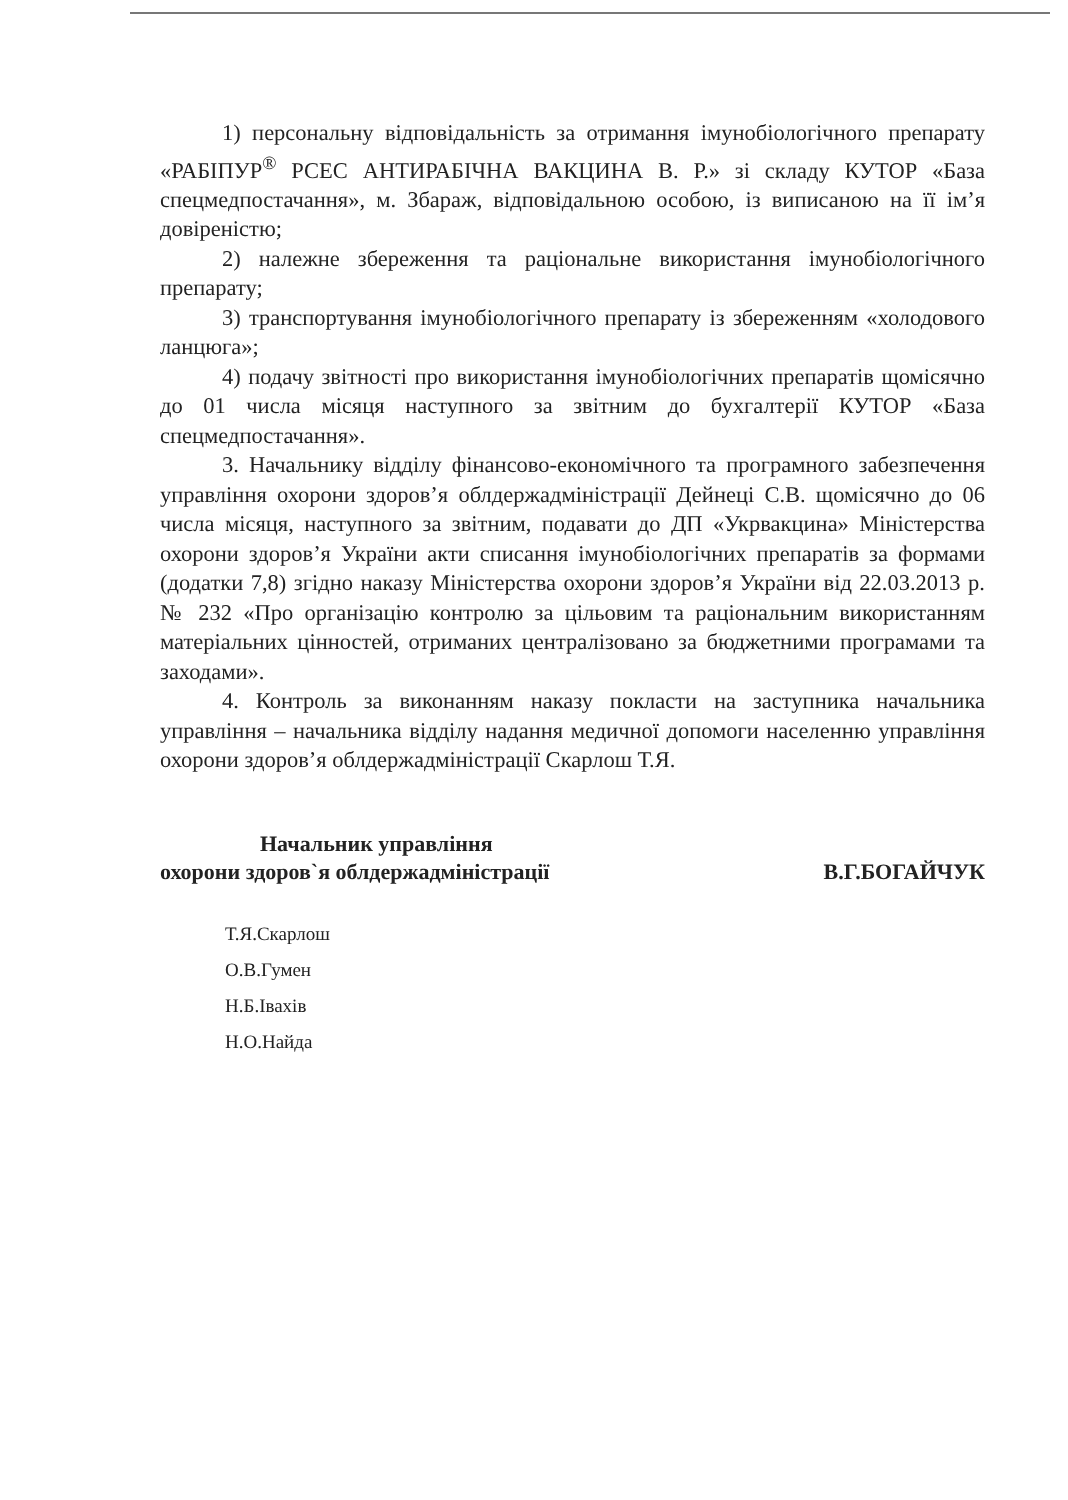1) персональну відповідальність за отримання імунобіологічного препарату «РАБІПУР<sup>®</sup> РСЕС АНТИРАБІЧНА ВАКЦИНА В. Р.» зі складу КУТОР «База спецмедпостачання», м. Збараж, відповідальною особою, із виписаною на її ім’я довіреністю;
2) належне збереження та раціональне використання імунобіологічного препарату;
3) транспортування імунобіологічного препарату із збереженням «холодового ланцюга»;
4) подачу звітності про використання імунобіологічних препаратів щомісячно до 01 числа місяця наступного за звітним до бухгалтерії КУТОР «База спецмедпостачання».
3. Начальнику відділу фінансово-економічного та програмного забезпечення управління охорони здоров’я облдержадміністрації Дейнеці С.В. щомісячно до 06 числа місяця, наступного за звітним, подавати до ДП «Укрвакцина» Міністерства охорони здоров’я України акти списання імунобіологічних препаратів за формами (додатки 7,8) згідно наказу Міністерства охорони здоров’я України від 22.03.2013 р. № 232 «Про організацію контролю за цільовим та раціональним використанням матеріальних цінностей, отриманих централізовано за бюджетними програмами та заходами».
4. Контроль за виконанням наказу покласти на заступника начальника управління – начальника відділу надання медичної допомоги населенню управління охорони здоров’я облдержадміністрації Скарлош Т.Я.
Начальник управління
охорони здоров`я облдержадміністрації В.Г.БОГАЙЧУК
Т.Я.Скарлош
О.В.Гумен
Н.Б.Івахів
Н.О.Найда